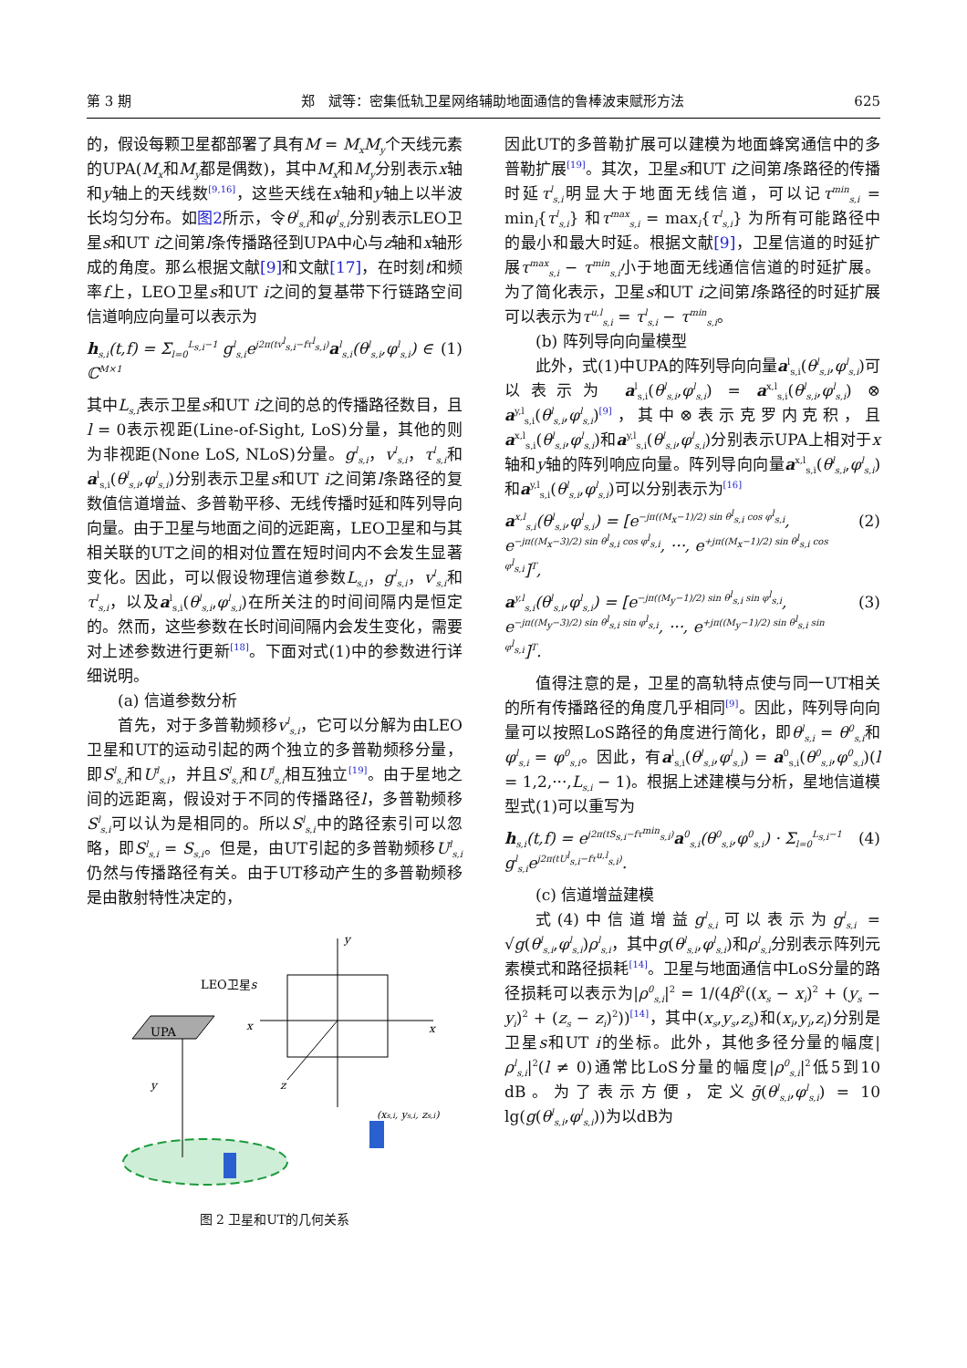第 3 期 郑　斌等：密集低轨卫星网络辅助地面通信的鲁棒波束赋形方法 625
的，假设每颗卫星都部署了具有M = M<sub>x</sub>M<sub>y</sub>个天线元素的UPA(M<sub>x</sub>和M<sub>y</sub>都是偶数)，其中M<sub>x</sub>和M<sub>y</sub>分别表示x轴和y轴上的天线数<sup>[9,16]</sup>，这些天线在x轴和y轴上以半波长均匀分布。如图2所示，令θ<sup>l</sup><sub>s,i</sub>和φ<sup>l</sup><sub>s,i</sub>分别表示LEO卫星s和UT i之间第l条传播路径到UPA中心与z轴和x轴形成的角度。那么根据文献[9] 和文献[17]，在时刻t和频率f上，LEO卫星s和UT i之间的复基带下行链路空间信道响应向量可以表示为
h<sub>s,i</sub>(t,f) = Σ<sub>l=0</sub><sup>L<sub>s,i</sub>−1</sup> g<sup>l</sup><sub>s,i</sub>e<sup>j2π(tv<sup>l</sup><sub>s,i</sub>−fτ<sup>l</sup><sub>s,i</sub>)</sup>a<sup>l</sup><sub>s,i</sub>(θ<sup>l</sup><sub>s,i</sub>,φ<sup>l</sup><sub>s,i</sub>) ∈ ℂ<sup>M×1</sup> (1)
其中L<sub>s,i</sub>表示卫星s和UT i之间的总的传播路径数目，且l = 0表示视距(Line-of-Sight, LoS)分量，其他的则为非视距(None LoS, NLoS)分量。g<sup>l</sup><sub>s,i</sub>，v<sup>l</sup><sub>s,i</sub>，τ<sup>l</sup><sub>s,i</sub>和a<sup>l</sup><sub>s,i</sub>(θ<sup>l</sup><sub>s,i</sub>,φ<sup>l</sup><sub>s,i</sub>)分别表示卫星s和UT i之间第l条路径的复数值信道增益、多普勒平移、无线传播时延和阵列导向向量。由于卫星与地面之间的远距离，LEO卫星和与其相关联的UT之间的相对位置在短时间内不会发生显著变化。因此，可以假设物理信道参数L<sub>s,i</sub>，g<sup>l</sup><sub>s,i</sub>，v<sup>l</sup><sub>s,i</sub>和τ<sup>l</sup><sub>s,i</sub>，以及a<sup>l</sup><sub>s,i</sub>(θ<sup>l</sup><sub>s,i</sub>,φ<sup>l</sup><sub>s,i</sub>)在所关注的时间间隔内是恒定的。然而，这些参数在长时间间隔内会发生变化，需要对上述参数进行更新<sup>[18]</sup>。下面对式(1)中的参数进行详细说明。
(a) 信道参数分析
首先，对于多普勒频移v<sup>l</sup><sub>s,i</sub>，它可以分解为由LEO卫星和UT的运动引起的两个独立的多普勒频移分量，即S<sup>l</sup><sub>s,i</sub>和U<sup>l</sup><sub>s,i</sub>，并且S<sup>l</sup><sub>s,i</sub>和U<sup>l</sup><sub>s,i</sub>相互独立<sup>[19]</sup>。由于星地之间的远距离，假设对于不同的传播路径l，多普勒频移S<sup>l</sup><sub>s,i</sub>可以认为是相同的。所以S<sup>l</sup><sub>s,i</sub>中的路径索引可以忽略，即S<sup>l</sup><sub>s,i</sub> = S<sub>s,i</sub>。但是，由UT引起的多普勒频移U<sup>l</sup><sub>s,i</sub>仍然与传播路径有关。由于UT移动产生的多普勒频移是由散射特性决定的，
UPA
LEO卫星s
y
x
z
x
y
(xs,i, ys,i, zs,i)
图 2 卫星和UT的几何关系
因此UT的多普勒扩展可以建模为地面蜂窝通信中的多普勒扩展<sup>[19]</sup>。其次，卫星s和UT i之间第l条路径的传播时延τ<sup>l</sup><sub>s,i</sub>明显大于地面无线信道，可以记τ<sup>min</sup><sub>s,i</sub> = min<sub>l</sub>{τ<sup>l</sup><sub>s,i</sub>} 和τ<sup>max</sup><sub>s,i</sub> = max<sub>l</sub>{τ<sup>l</sup><sub>s,i</sub>} 为所有可能路径中的最小和最大时延。根据文献[9]，卫星信道的时延扩展τ<sup>max</sup><sub>s,i</sub> − τ<sup>min</sup><sub>s,i</sub>小于地面无线通信信道的时延扩展。为了简化表示，卫星s和UT i之间第l条路径的时延扩展可以表示为τ<sup>u,l</sup><sub>s,i</sub> = τ<sup>l</sup><sub>s,i</sub> − τ<sup>min</sup><sub>s,i</sub>。
(b) 阵列导向向量模型
此外，式(1)中UPA的阵列导向向量a<sup>l</sup><sub>s,i</sub>(θ<sup>l</sup><sub>s,i</sub>,φ<sup>l</sup><sub>s,i</sub>)可以表示为 a<sup>l</sup><sub>s,i</sub>(θ<sup>l</sup><sub>s,i</sub>,φ<sup>l</sup><sub>s,i</sub>) = a<sup>x,l</sup><sub>s,i</sub>(θ<sup>l</sup><sub>s,i</sub>,φ<sup>l</sup><sub>s,i</sub>) ⊗ a<sup>y,l</sup><sub>s,i</sub>(θ<sup>l</sup><sub>s,i</sub>,φ<sup>l</sup><sub>s,i</sub>)<sup>[9]</sup>，其中⊗表示克罗内克积，且a<sup>x,l</sup><sub>s,i</sub>(θ<sup>l</sup><sub>s,i</sub>,φ<sup>l</sup><sub>s,i</sub>)和a<sup>y,l</sup><sub>s,i</sub>(θ<sup>l</sup><sub>s,i</sub>,φ<sup>l</sup><sub>s,i</sub>)分别表示UPA上相对于x轴和y轴的阵列响应向量。阵列导向向量a<sup>x,l</sup><sub>s,i</sub>(θ<sup>l</sup><sub>s,i</sub>,φ<sup>l</sup><sub>s,i</sub>)和a<sup>y,l</sup><sub>s,i</sub>(θ<sup>l</sup><sub>s,i</sub>,φ<sup>l</sup><sub>s,i</sub>)可以分别表示为<sup>[16]</sup>
a<sup>x,l</sup><sub>s,i</sub>(θ<sup>l</sup><sub>s,i</sub>,φ<sup>l</sup><sub>s,i</sub>) = [e<sup>−jπ((M<sub>x</sub>−1)/2) sin θ<sup>l</sup><sub>s,i</sub> cos φ<sup>l</sup><sub>s,i</sub></sup>, e<sup>−jπ((M<sub>x</sub>−3)/2) sin θ<sup>l</sup><sub>s,i</sub> cos φ<sup>l</sup><sub>s,i</sub></sup>, ···, e<sup>+jπ((M<sub>x</sub>−1)/2) sin θ<sup>l</sup><sub>s,i</sub> cos φ<sup>l</sup><sub>s,i</sub></sup>]<sup>T</sup>, (2)
a<sup>y,l</sup><sub>s,i</sub>(θ<sup>l</sup><sub>s,i</sub>,φ<sup>l</sup><sub>s,i</sub>) = [e<sup>−jπ((M<sub>y</sub>−1)/2) sin θ<sup>l</sup><sub>s,i</sub> sin φ<sup>l</sup><sub>s,i</sub></sup>, e<sup>−jπ((M<sub>y</sub>−3)/2) sin θ<sup>l</sup><sub>s,i</sub> sin φ<sup>l</sup><sub>s,i</sub></sup>, ···, e<sup>+jπ((M<sub>y</sub>−1)/2) sin θ<sup>l</sup><sub>s,i</sub> sin φ<sup>l</sup><sub>s,i</sub></sup>]<sup>T</sup>. (3)
值得注意的是，卫星的高轨特点使与同一UT相关的所有传播路径的角度几乎相同<sup>[9]</sup>。因此，阵列导向向量可以按照LoS路径的角度进行简化，即θ<sup>l</sup><sub>s,i</sub> = θ<sup>0</sup><sub>s,i</sub>和φ<sup>l</sup><sub>s,i</sub> = φ<sup>0</sup><sub>s,i</sub>。因此，有a<sup>l</sup><sub>s,i</sub>(θ<sup>l</sup><sub>s,i</sub>,φ<sup>l</sup><sub>s,i</sub>) = a<sup>0</sup><sub>s,i</sub>(θ<sup>0</sup><sub>s,i</sub>,φ<sup>0</sup><sub>s,i</sub>)(l = 1,2,···,L<sub>s,i</sub> − 1)。根据上述建模与分析，星地信道模型式(1)可以重写为
h<sub>s,i</sub>(t,f) = e<sup>j2π(tS<sub>s,i</sub>−fτ<sup>min</sup><sub>s,i</sub>)</sup>a<sup>0</sup><sub>s,i</sub>(θ<sup>0</sup><sub>s,i</sub>,φ<sup>0</sup><sub>s,i</sub>) · Σ<sub>l=0</sub><sup>L<sub>s,i</sub>−1</sup> g<sup>l</sup><sub>s,i</sub>e<sup>j2π(tU<sup>l</sup><sub>s,i</sub>−fτ<sup>u,l</sup><sub>s,i</sub>)</sup>. (4)
(c) 信道增益建模
式(4)中信道增益g<sup>l</sup><sub>s,i</sub>可以表示为g<sup>l</sup><sub>s,i</sub> = √g(θ<sup>l</sup><sub>s,i</sub>,φ<sup>l</sup><sub>s,i</sub>)ρ<sup>l</sup><sub>s,i</sub>，其中g(θ<sup>l</sup><sub>s,i</sub>,φ<sup>l</sup><sub>s,i</sub>)和ρ<sup>l</sup><sub>s,i</sub>分别表示阵列元素模式和路径损耗<sup>[14]</sup>。卫星与地面通信中LoS分量的路径损耗可以表示为|ρ<sup>0</sup><sub>s,i</sub>|<sup>2</sup> = 1/(4β<sup>2</sup>((x<sub>s</sub> − x<sub>i</sub>)<sup>2</sup> + (y<sub>s</sub> − y<sub>i</sub>)<sup>2</sup> + (z<sub>s</sub> − z<sub>i</sub>)<sup>2</sup>))<sup>[14]</sup>，其中(x<sub>s</sub>,y<sub>s</sub>,z<sub>s</sub>)和(x<sub>i</sub>,y<sub>i</sub>,z<sub>i</sub>)分别是卫星s和UT i的坐标。此外，其他多径分量的幅度|ρ<sup>l</sup><sub>s,i</sub>|<sup>2</sup>(l ≠ 0)通常比LoS分量的幅度|ρ<sup>0</sup><sub>s,i</sub>|<sup>2</sup>低5到10 dB。为了表示方便，定义ḡ(θ<sup>l</sup><sub>s,i</sub>,φ<sup>l</sup><sub>s,i</sub>) = 10 lg(g(θ<sup>l</sup><sub>s,i</sub>,φ<sup>l</sup><sub>s,i</sub>))为以dB为